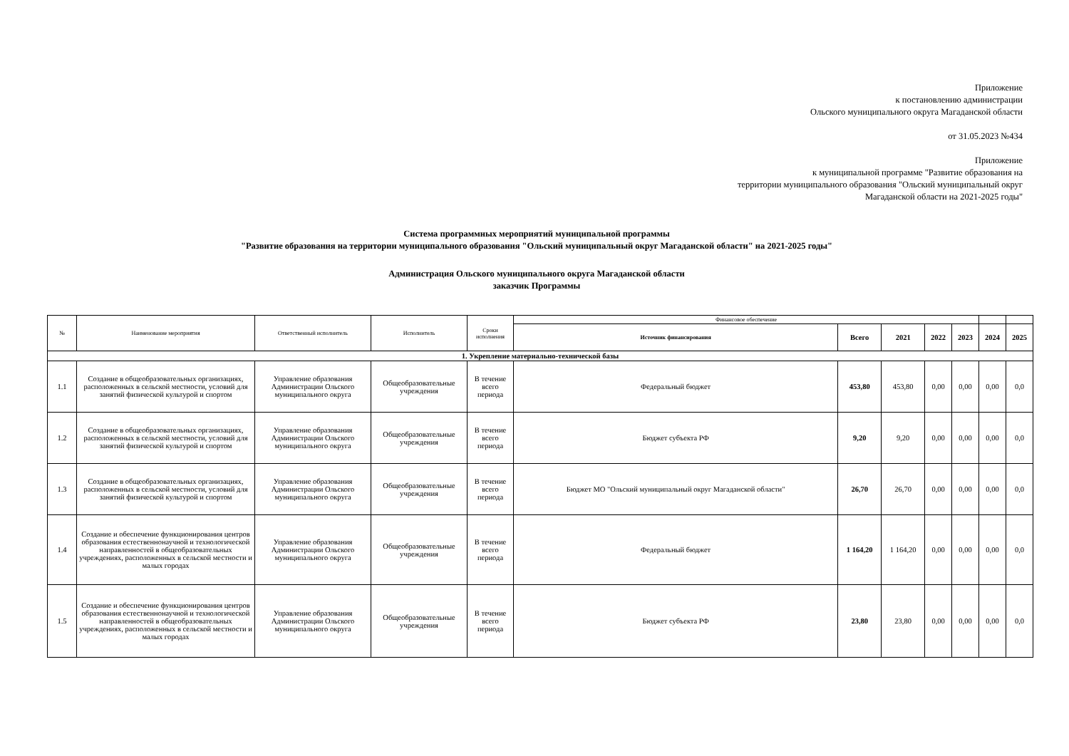Приложение
к постановлению администрации
Ольского муниципального округа Магаданской области
от 31.05.2023 №434
Приложение
к муниципальной программе "Развитие образования на
территории муниципального образования "Ольский муниципальный округ
Магаданской области на 2021-2025 годы"
Система программных мероприятий муниципальной программы
"Развитие образования на территории муниципального образования "Ольский муниципальный округ Магаданской области" на 2021-2025 годы"
Администрация Ольского муниципального округа Магаданской области
заказчик Программы
| № | Наименование мероприятия | Ответственный исполнитель | Исполнитель | Сроки исполнения | Финансовое обеспечение | | | | | | |
| --- | --- | --- | --- | --- | --- | --- | --- | --- | --- | --- | --- |
| | | | | | Источник финансирования | Всего | 2021 | 2022 | 2023 | 2024 | 2025 |
| 1. Укрепление материально-технической базы | | | | | | | | | | | |
| 1.1 | Создание в общеобразовательных организациях, расположенных в сельской местности, условий для занятий физической культурой и спортом | Управление образования Администрации Ольского муниципального округа | Общеобразовательные учреждения | В течение всего периода | Федеральный бюджет | 453,80 | 453,80 | 0,00 | 0,00 | 0,00 | 0,0 |
| 1.2 | Создание в общеобразовательных организациях, расположенных в сельской местности, условий для занятий физической культурой и спортом | Управление образования Администрации Ольского муниципального округа | Общеобразовательные учреждения | В течение всего периода | Бюджет субъекта РФ | 9,20 | 9,20 | 0,00 | 0,00 | 0,00 | 0,0 |
| 1.3 | Создание в общеобразовательных организациях, расположенных в сельской местности, условий для занятий физической культурой и спортом | Управление образования Администрации Ольского муниципального округа | Общеобразовательные учреждения | В течение всего периода | Бюджет МО "Ольский муниципальный округ Магаданской области" | 26,70 | 26,70 | 0,00 | 0,00 | 0,00 | 0,0 |
| 1.4 | Создание и обеспечение функционирования центров образования естественнонаучной и технологической направленностей в общеобразовательных учреждениях, расположенных в сельской местности и малых городах | Управление образования Администрации Ольского муниципального округа | Общеобразовательные учреждения | В течение всего периода | Федеральный бюджет | 1 164,20 | 1 164,20 | 0,00 | 0,00 | 0,00 | 0,0 |
| 1.5 | Создание и обеспечение функционирования центров образования естественнонаучной и технологической направленностей в общеобразовательных учреждениях, расположенных в сельской местности и малых городах | Управление образования Администрации Ольского муниципального округа | Общеобразовательные учреждения | В течение всего периода | Бюджет субъекта РФ | 23,80 | 23,80 | 0,00 | 0,00 | 0,00 | 0,0 |